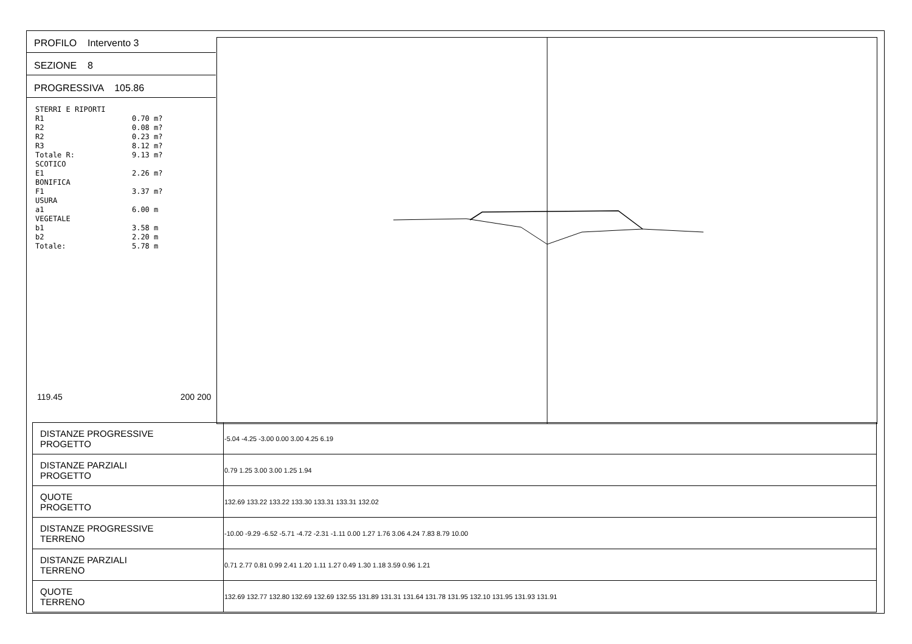PROFILO Intervento 3
SEZIONE 8
PROGRESSIVA 105.86
STERRI E RIPORTI R1 0.70 m? R2 0.08 m? R2 0.23 m? R3 8.12 m? Totale R: 9.13 m? SCOTICO E1 2.26 m? BONIFICA F1 3.37 m? USURA a1 6.00 m VEGETALE b1 3.58 m b2 2.20 m Totale: 5.78 m
119.45 200 200
| DISTANZE PROGRESSIVE PROGETTO | -5.04 -4.25 -3.00 0.00 3.00 4.25 6.19 |
| DISTANZE PARZIALI PROGETTO | 0.79 1.25 3.00 3.00 1.25 1.94 |
| QUOTE PROGETTO | 132.69 133.22 133.22 133.30 133.31 133.31 132.02 |
| DISTANZE PROGRESSIVE TERRENO | -10.00 -9.29 -6.52 -5.71 -4.72 -2.31 -1.11 0.00 1.27 1.76 3.06 4.24 7.83 8.79 10.00 |
| DISTANZE PARZIALI TERRENO | 0.71 2.77 0.81 0.99 2.41 1.20 1.11 1.27 0.49 1.30 1.18 3.59 0.96 1.21 |
| QUOTE TERRENO | 132.69 132.77 132.80 132.69 132.69 132.55 131.89 131.31 131.64 131.78 131.95 132.10 131.95 131.93 131.91 |